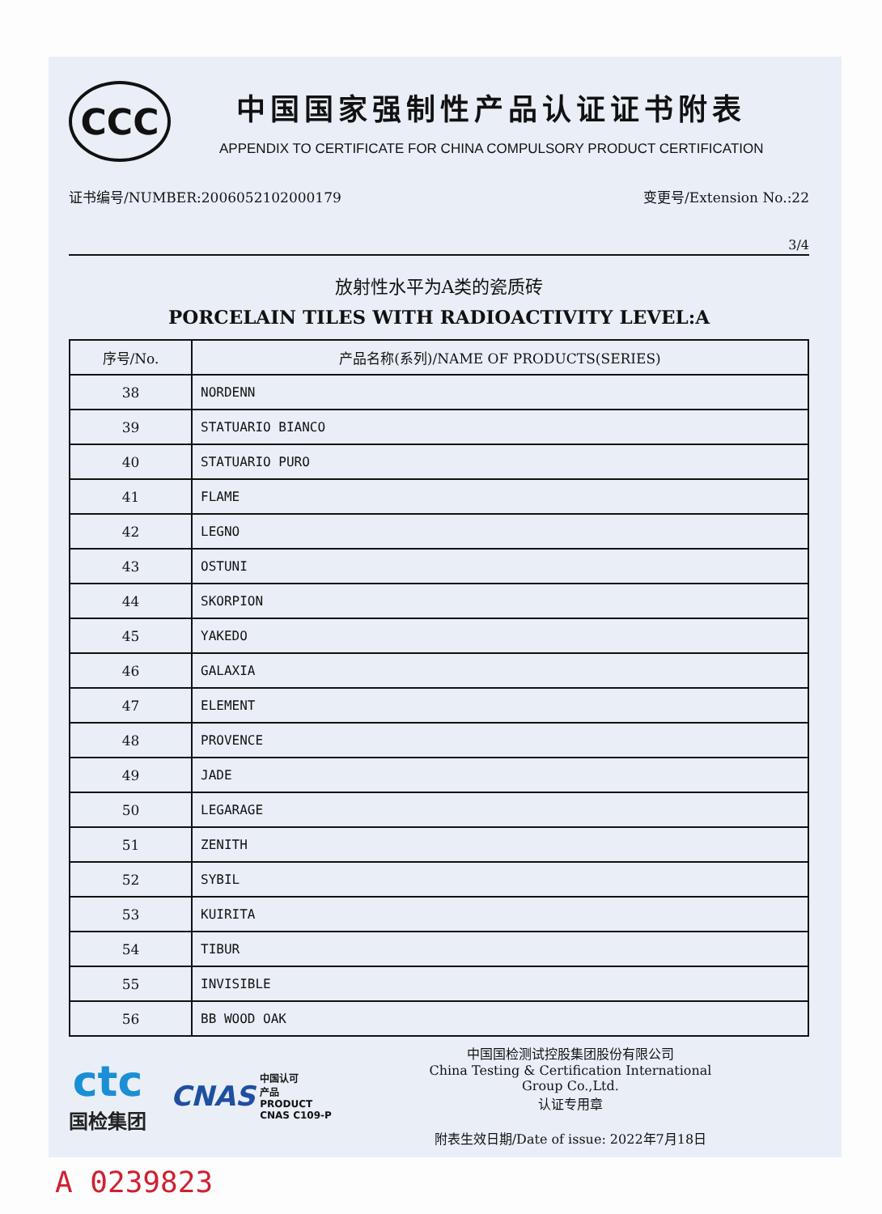CCC
中国国家强制性产品认证证书附表
APPENDIX TO CERTIFICATE FOR CHINA COMPULSORY PRODUCT CERTIFICATION
证书编号/NUMBER:2006052102000179 变更号/Extension No.:22
3/4
放射性水平为A类的瓷质砖
PORCELAIN TILES WITH RADIOACTIVITY LEVEL:A
| 序号/No. | 产品名称(系列)/NAME OF PRODUCTS(SERIES) |
| --- | --- |
| 38 | NORDENN |
| 39 | STATUARIO BIANCO |
| 40 | STATUARIO PURO |
| 41 | FLAME |
| 42 | LEGNO |
| 43 | OSTUNI |
| 44 | SKORPION |
| 45 | YAKEDO |
| 46 | GALAXIA |
| 47 | ELEMENT |
| 48 | PROVENCE |
| 49 | JADE |
| 50 | LEGARAGE |
| 51 | ZENITH |
| 52 | SYBIL |
| 53 | KUIRITA |
| 54 | TIBUR |
| 55 | INVISIBLE |
| 56 | BB WOOD OAK |
ctc
国检集团
CNAS
中国认可
产品
PRODUCT
CNAS C109-P
中国国检测试控股集团股份有限公司
China Testing & Certification International
Group Co.,Ltd.
认证专用章
附表生效日期/Date of issue: 2022年7月18日
A 0239823